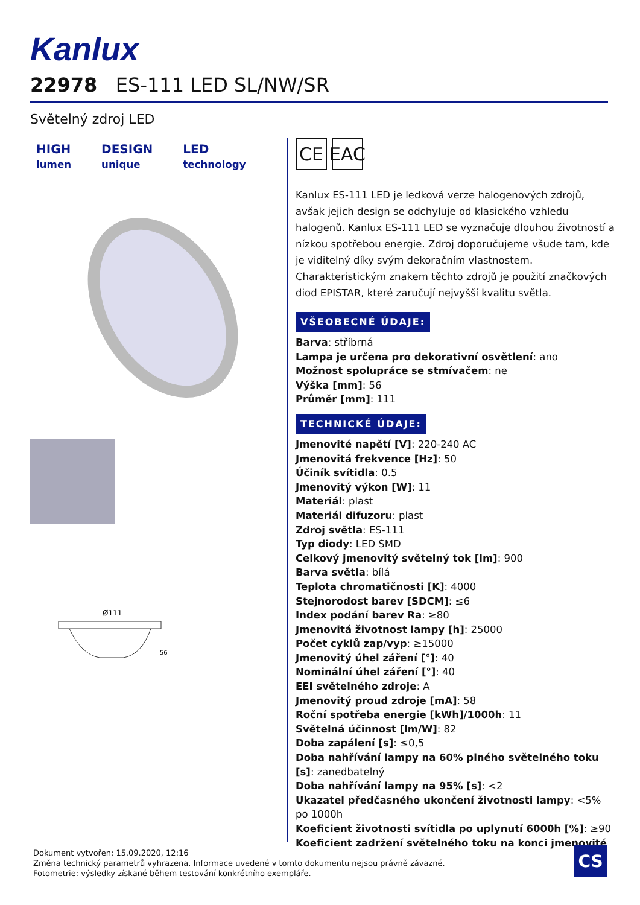Kanlux
22978 ES-111 LED SL/NW/SR
Světelný zdroj LED
HIGH
lumen
DESIGN
unique
LED
technology
Ø111
56
CE EAC
Kanlux ES-111 LED je ledková verze halogenových zdrojů, avšak jejich design se odchyluje od klasického vzhledu halogenů. Kanlux ES-111 LED se vyznačuje dlouhou životností a nízkou spotřebou energie. Zdroj doporučujeme všude tam, kde je viditelný díky svým dekoračním vlastnostem. Charakteristickým znakem těchto zdrojů je použití značkových diod EPISTAR, které zaručují nejvyšší kvalitu světla.
VŠEOBECNÉ ÚDAJE:
Barva: stříbrná
Lampa je určena pro dekorativní osvětlení: ano
Možnost spolupráce se stmívačem: ne
Výška [mm]: 56
Průměr [mm]: 111
TECHNICKÉ ÚDAJE:
Jmenovité napětí [V]: 220-240 AC
Jmenovitá frekvence [Hz]: 50
Účiník svítidla: 0.5
Jmenovitý výkon [W]: 11
Materiál: plast
Materiál difuzoru: plast
Zdroj světla: ES-111
Typ diody: LED SMD
Celkový jmenovitý světelný tok [lm]: 900
Barva světla: bílá
Teplota chromatičnosti [K]: 4000
Stejnorodost barev [SDCM]: ≤6
Index podání barev Ra: ≥80
Jmenovitá životnost lampy [h]: 25000
Počet cyklů zap/vyp: ≥15000
Jmenovitý úhel záření [°]: 40
Nominální úhel záření [°]: 40
EEI světelného zdroje: A
Jmenovitý proud zdroje [mA]: 58
Roční spotřeba energie [kWh]/1000h: 11
Světelná účinnost [lm/W]: 82
Doba zapálení [s]: ≤0,5
Doba nahřívání lampy na 60% plného světelného toku [s]: zanedbatelný
Doba nahřívání lampy na 95% [s]: <2
Ukazatel předčasného ukončení životnosti lampy: <5% po 1000h
Koeficient životnosti svítidla po uplynutí 6000h [%]: ≥90
Koeficient zadržení světelného toku na konci jmenovité
Dokument vytvořen: 15.09.2020, 12:16
Změna technický parametrů vyhrazena. Informace uvedené v tomto dokumentu nejsou právně závazné.
Fotometrie: výsledky získané během testování konkrétního exempláře.
CS